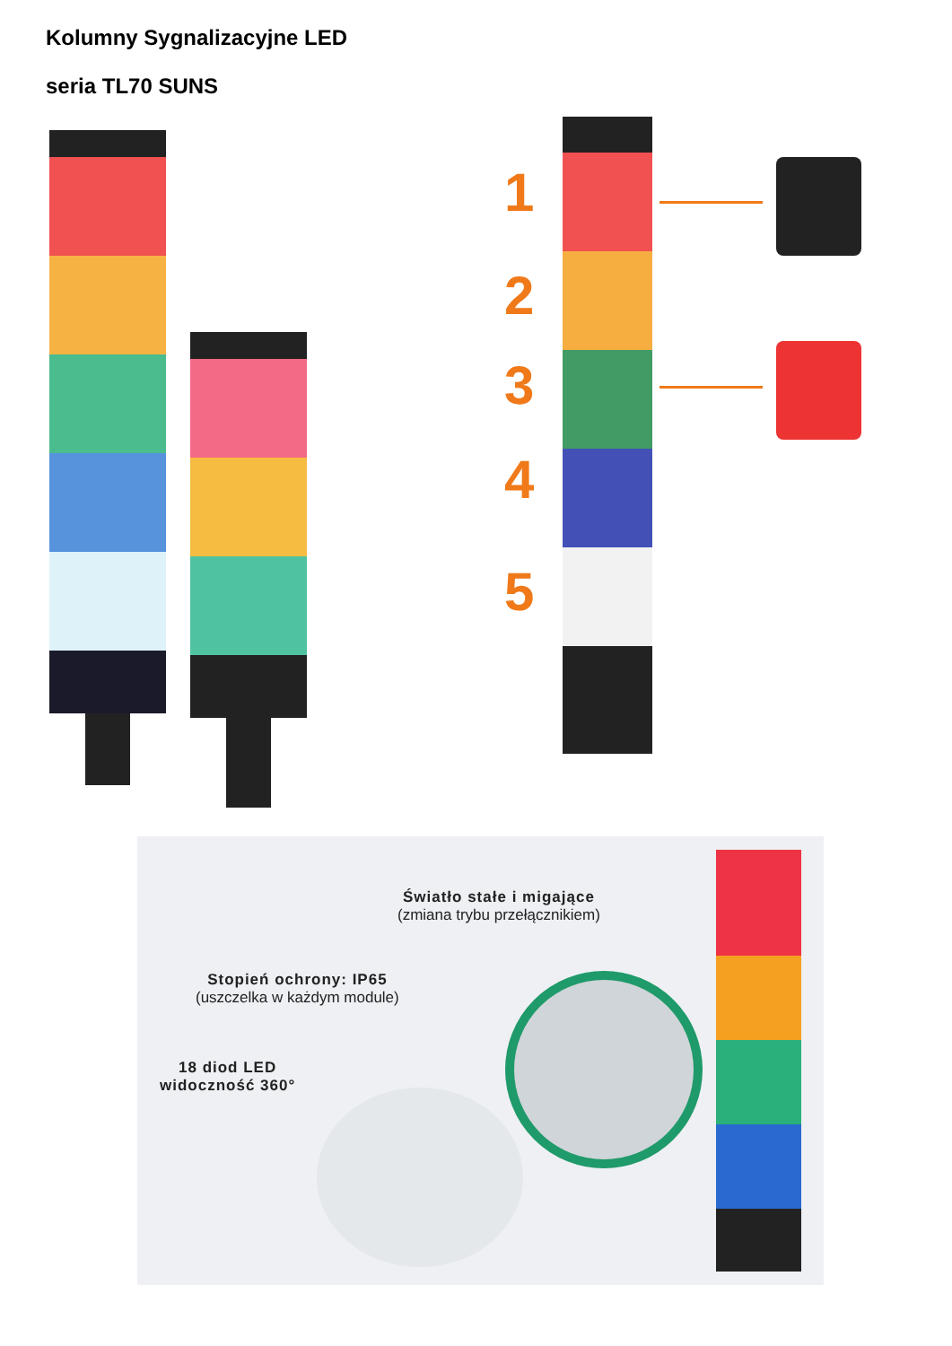Kolumny Sygnalizacyjne LED
seria TL70 SUNS
1
2
3
4
5
Światło stałe i migające
(zmiana trybu przełącznikiem)
Stopień ochrony: IP65
(uszczelka w każdym module)
18 diod LED
widoczność 360°